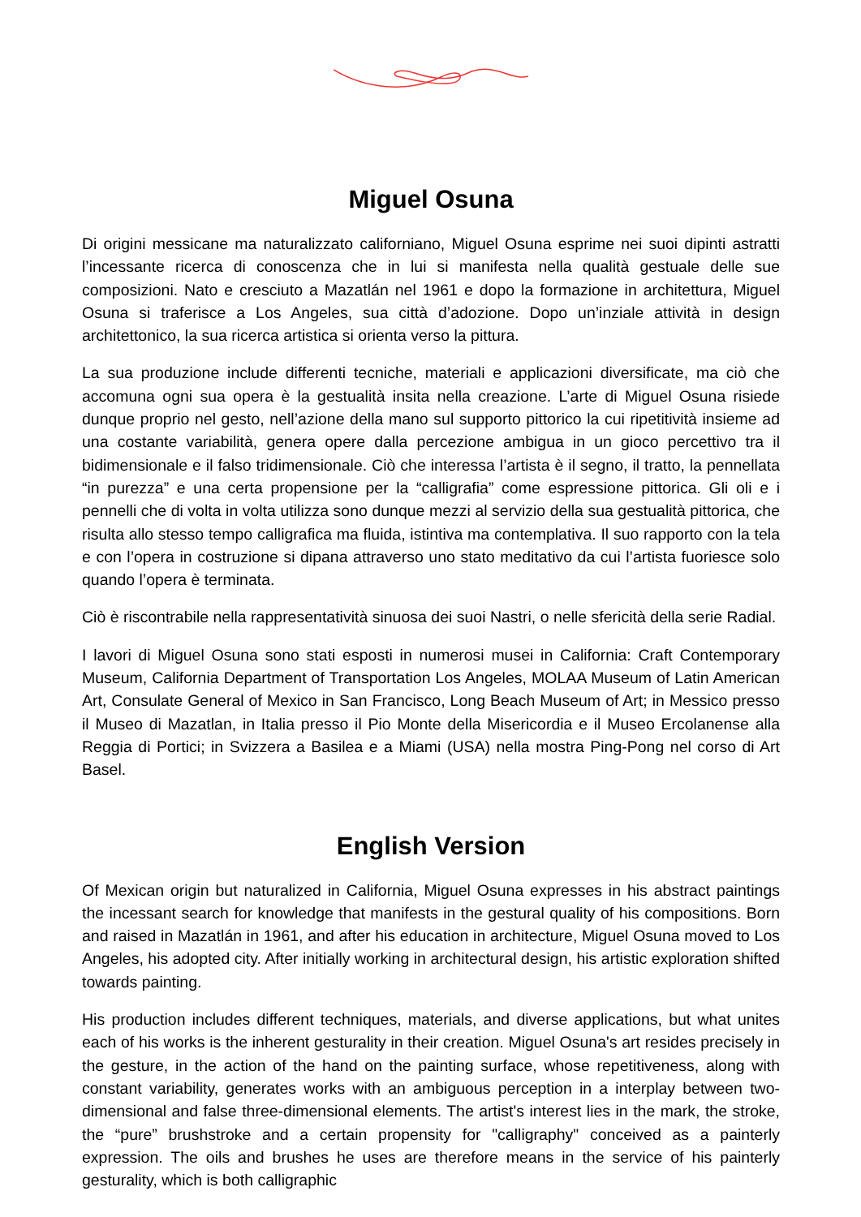Miguel Osuna
Di origini messicane ma naturalizzato californiano, Miguel Osuna esprime nei suoi dipinti astratti l’incessante ricerca di conoscenza che in lui si manifesta nella qualità gestuale delle sue composizioni. Nato e cresciuto a Mazatlán nel 1961 e dopo la formazione in architettura, Miguel Osuna si traferisce a Los Angeles, sua città d’adozione. Dopo un’inziale attività in design architettonico, la sua ricerca artistica si orienta verso la pittura.
La sua produzione include differenti tecniche, materiali e applicazioni diversificate, ma ciò che accomuna ogni sua opera è la gestualità insita nella creazione. L’arte di Miguel Osuna risiede dunque proprio nel gesto, nell’azione della mano sul supporto pittorico la cui ripetitività insieme ad una costante variabilità, genera opere dalla percezione ambigua in un gioco percettivo tra il bidimensionale e il falso tridimensionale. Ciò che interessa l’artista è il segno, il tratto, la pennellata “in purezza” e una certa propensione per la “calligrafia” come espressione pittorica. Gli oli e i pennelli che di volta in volta utilizza sono dunque mezzi al servizio della sua gestualità pittorica, che risulta allo stesso tempo calligrafica ma fluida, istintiva ma contemplativa. Il suo rapporto con la tela e con l’opera in costruzione si dipana attraverso uno stato meditativo da cui l’artista fuoriesce solo quando l’opera è terminata.
Ciò è riscontrabile nella rappresentatività sinuosa dei suoi Nastri, o nelle sfericità della serie Radial.
I lavori di Miguel Osuna sono stati esposti in numerosi musei in California: Craft Contemporary Museum, California Department of Transportation Los Angeles, MOLAA Museum of Latin American Art, Consulate General of Mexico in San Francisco, Long Beach Museum of Art; in Messico presso il Museo di Mazatlan, in Italia presso il Pio Monte della Misericordia e il Museo Ercolanense alla Reggia di Portici; in Svizzera a Basilea e a Miami (USA) nella mostra Ping-Pong nel corso di Art Basel.
English Version
Of Mexican origin but naturalized in California, Miguel Osuna expresses in his abstract paintings the incessant search for knowledge that manifests in the gestural quality of his compositions. Born and raised in Mazatlán in 1961, and after his education in architecture, Miguel Osuna moved to Los Angeles, his adopted city. After initially working in architectural design, his artistic exploration shifted towards painting.
His production includes different techniques, materials, and diverse applications, but what unites each of his works is the inherent gesturality in their creation. Miguel Osuna's art resides precisely in the gesture, in the action of the hand on the painting surface, whose repetitiveness, along with constant variability, generates works with an ambiguous perception in a interplay between two-dimensional and false three-dimensional elements. The artist's interest lies in the mark, the stroke, the “pure” brushstroke and a certain propensity for "calligraphy" conceived as a painterly expression. The oils and brushes he uses are therefore means in the service of his painterly gesturality, which is both calligraphic